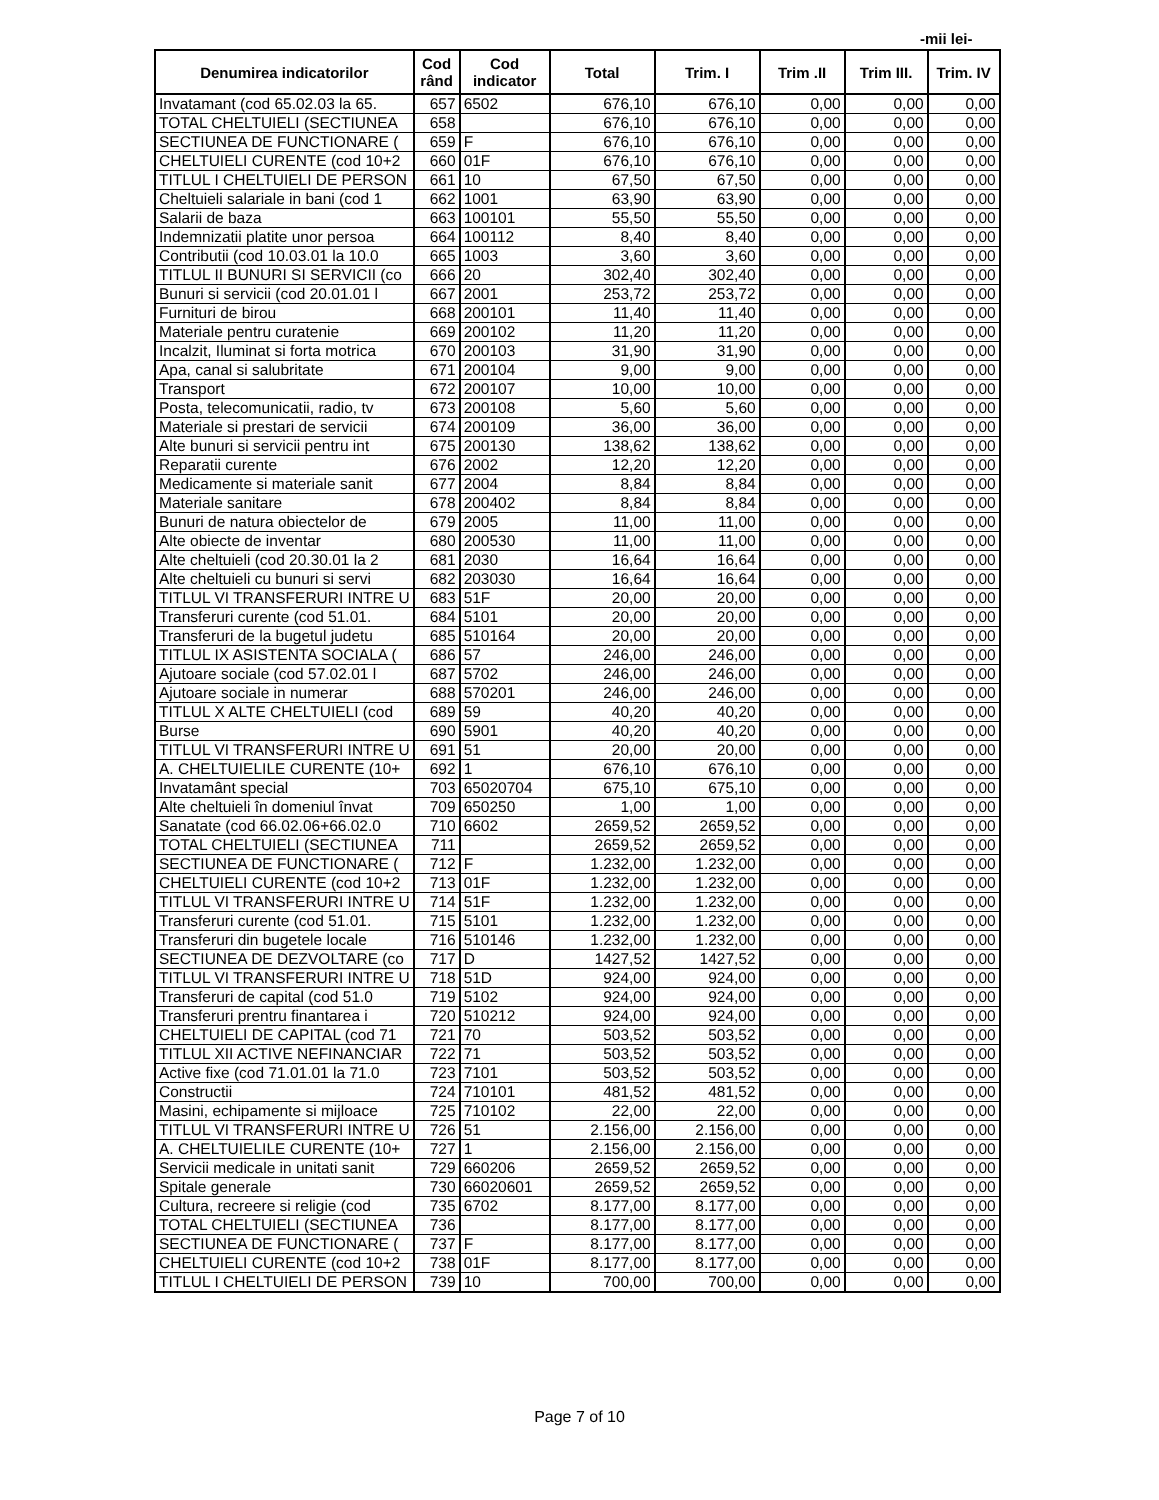-mii lei-
| Denumirea indicatorilor | Cod rând | Cod indicator | Total | Trim. I | Trim .II | Trim III. | Trim. IV |
| --- | --- | --- | --- | --- | --- | --- | --- |
| Invatamant (cod 65.02.03 la 65. | 657 | 6502 | 676,10 | 676,10 | 0,00 | 0,00 | 0,00 |
| TOTAL CHELTUIELI (SECTIUNEA | 658 | | 676,10 | 676,10 | 0,00 | 0,00 | 0,00 |
| SECTIUNEA DE FUNCTIONARE ( | 659 | F | 676,10 | 676,10 | 0,00 | 0,00 | 0,00 |
| CHELTUIELI CURENTE (cod 10+2 | 660 | 01F | 676,10 | 676,10 | 0,00 | 0,00 | 0,00 |
| TITLUL I CHELTUIELI DE PERSON | 661 | 10 | 67,50 | 67,50 | 0,00 | 0,00 | 0,00 |
| Cheltuieli salariale in bani (cod 1 | 662 | 1001 | 63,90 | 63,90 | 0,00 | 0,00 | 0,00 |
| Salarii de baza | 663 | 100101 | 55,50 | 55,50 | 0,00 | 0,00 | 0,00 |
| Indemnizatii platite unor persoa | 664 | 100112 | 8,40 | 8,40 | 0,00 | 0,00 | 0,00 |
| Contributii (cod 10.03.01 la 10.0 | 665 | 1003 | 3,60 | 3,60 | 0,00 | 0,00 | 0,00 |
| TITLUL II BUNURI SI SERVICII (co | 666 | 20 | 302,40 | 302,40 | 0,00 | 0,00 | 0,00 |
| Bunuri si servicii (cod 20.01.01 l | 667 | 2001 | 253,72 | 253,72 | 0,00 | 0,00 | 0,00 |
| Furnituri de birou | 668 | 200101 | 11,40 | 11,40 | 0,00 | 0,00 | 0,00 |
| Materiale pentru curatenie | 669 | 200102 | 11,20 | 11,20 | 0,00 | 0,00 | 0,00 |
| Incalzit, Iluminat si forta motrica | 670 | 200103 | 31,90 | 31,90 | 0,00 | 0,00 | 0,00 |
| Apa, canal si salubritate | 671 | 200104 | 9,00 | 9,00 | 0,00 | 0,00 | 0,00 |
| Transport | 672 | 200107 | 10,00 | 10,00 | 0,00 | 0,00 | 0,00 |
| Posta, telecomunicatii, radio, tv | 673 | 200108 | 5,60 | 5,60 | 0,00 | 0,00 | 0,00 |
| Materiale si prestari de servicii | 674 | 200109 | 36,00 | 36,00 | 0,00 | 0,00 | 0,00 |
| Alte bunuri si servicii pentru int | 675 | 200130 | 138,62 | 138,62 | 0,00 | 0,00 | 0,00 |
| Reparatii curente | 676 | 2002 | 12,20 | 12,20 | 0,00 | 0,00 | 0,00 |
| Medicamente si materiale sanit | 677 | 2004 | 8,84 | 8,84 | 0,00 | 0,00 | 0,00 |
| Materiale sanitare | 678 | 200402 | 8,84 | 8,84 | 0,00 | 0,00 | 0,00 |
| Bunuri de natura obiectelor de | 679 | 2005 | 11,00 | 11,00 | 0,00 | 0,00 | 0,00 |
| Alte obiecte de inventar | 680 | 200530 | 11,00 | 11,00 | 0,00 | 0,00 | 0,00 |
| Alte cheltuieli (cod 20.30.01 la 2 | 681 | 2030 | 16,64 | 16,64 | 0,00 | 0,00 | 0,00 |
| Alte cheltuieli cu bunuri si servi | 682 | 203030 | 16,64 | 16,64 | 0,00 | 0,00 | 0,00 |
| TITLUL VI TRANSFERURI INTRE U | 683 | 51F | 20,00 | 20,00 | 0,00 | 0,00 | 0,00 |
| Transferuri curente (cod 51.01. | 684 | 5101 | 20,00 | 20,00 | 0,00 | 0,00 | 0,00 |
| Transferuri de la bugetul judetu | 685 | 510164 | 20,00 | 20,00 | 0,00 | 0,00 | 0,00 |
| TITLUL IX ASISTENTA SOCIALA ( | 686 | 57 | 246,00 | 246,00 | 0,00 | 0,00 | 0,00 |
| Ajutoare sociale (cod 57.02.01 l | 687 | 5702 | 246,00 | 246,00 | 0,00 | 0,00 | 0,00 |
| Ajutoare sociale in numerar | 688 | 570201 | 246,00 | 246,00 | 0,00 | 0,00 | 0,00 |
| TITLUL X ALTE CHELTUIELI (cod | 689 | 59 | 40,20 | 40,20 | 0,00 | 0,00 | 0,00 |
| Burse | 690 | 5901 | 40,20 | 40,20 | 0,00 | 0,00 | 0,00 |
| TITLUL VI TRANSFERURI INTRE U | 691 | 51 | 20,00 | 20,00 | 0,00 | 0,00 | 0,00 |
| A. CHELTUIELILE CURENTE (10+ | 692 | 1 | 676,10 | 676,10 | 0,00 | 0,00 | 0,00 |
| Invatamânt special | 703 | 65020704 | 675,10 | 675,10 | 0,00 | 0,00 | 0,00 |
| Alte cheltuieli în domeniul învat | 709 | 650250 | 1,00 | 1,00 | 0,00 | 0,00 | 0,00 |
| Sanatate (cod 66.02.06+66.02.0 | 710 | 6602 | 2659,52 | 2659,52 | 0,00 | 0,00 | 0,00 |
| TOTAL CHELTUIELI (SECTIUNEA | 711 | | 2659,52 | 2659,52 | 0,00 | 0,00 | 0,00 |
| SECTIUNEA DE FUNCTIONARE ( | 712 | F | 1.232,00 | 1.232,00 | 0,00 | 0,00 | 0,00 |
| CHELTUIELI CURENTE (cod 10+2 | 713 | 01F | 1.232,00 | 1.232,00 | 0,00 | 0,00 | 0,00 |
| TITLUL VI TRANSFERURI INTRE U | 714 | 51F | 1.232,00 | 1.232,00 | 0,00 | 0,00 | 0,00 |
| Transferuri curente (cod 51.01. | 715 | 5101 | 1.232,00 | 1.232,00 | 0,00 | 0,00 | 0,00 |
| Transferuri din bugetele locale | 716 | 510146 | 1.232,00 | 1.232,00 | 0,00 | 0,00 | 0,00 |
| SECTIUNEA DE DEZVOLTARE (co | 717 | D | 1427,52 | 1427,52 | 0,00 | 0,00 | 0,00 |
| TITLUL VI TRANSFERURI INTRE U | 718 | 51D | 924,00 | 924,00 | 0,00 | 0,00 | 0,00 |
| Transferuri de capital (cod 51.0 | 719 | 5102 | 924,00 | 924,00 | 0,00 | 0,00 | 0,00 |
| Transferuri prentru finantarea i | 720 | 510212 | 924,00 | 924,00 | 0,00 | 0,00 | 0,00 |
| CHELTUIELI DE CAPITAL (cod 71 | 721 | 70 | 503,52 | 503,52 | 0,00 | 0,00 | 0,00 |
| TITLUL XII ACTIVE NEFINANCIAR | 722 | 71 | 503,52 | 503,52 | 0,00 | 0,00 | 0,00 |
| Active fixe (cod 71.01.01 la 71.0 | 723 | 7101 | 503,52 | 503,52 | 0,00 | 0,00 | 0,00 |
| Constructii | 724 | 710101 | 481,52 | 481,52 | 0,00 | 0,00 | 0,00 |
| Masini, echipamente si mijloace | 725 | 710102 | 22,00 | 22,00 | 0,00 | 0,00 | 0,00 |
| TITLUL VI TRANSFERURI INTRE U | 726 | 51 | 2.156,00 | 2.156,00 | 0,00 | 0,00 | 0,00 |
| A. CHELTUIELILE CURENTE (10+ | 727 | 1 | 2.156,00 | 2.156,00 | 0,00 | 0,00 | 0,00 |
| Servicii medicale in unitati sanit | 729 | 660206 | 2659,52 | 2659,52 | 0,00 | 0,00 | 0,00 |
| Spitale generale | 730 | 66020601 | 2659,52 | 2659,52 | 0,00 | 0,00 | 0,00 |
| Cultura, recreere si religie (cod | 735 | 6702 | 8.177,00 | 8.177,00 | 0,00 | 0,00 | 0,00 |
| TOTAL CHELTUIELI (SECTIUNEA | 736 | | 8.177,00 | 8.177,00 | 0,00 | 0,00 | 0,00 |
| SECTIUNEA DE FUNCTIONARE ( | 737 | F | 8.177,00 | 8.177,00 | 0,00 | 0,00 | 0,00 |
| CHELTUIELI CURENTE (cod 10+2 | 738 | 01F | 8.177,00 | 8.177,00 | 0,00 | 0,00 | 0,00 |
| TITLUL I CHELTUIELI DE PERSON | 739 | 10 | 700,00 | 700,00 | 0,00 | 0,00 | 0,00 |
Page 7 of 10